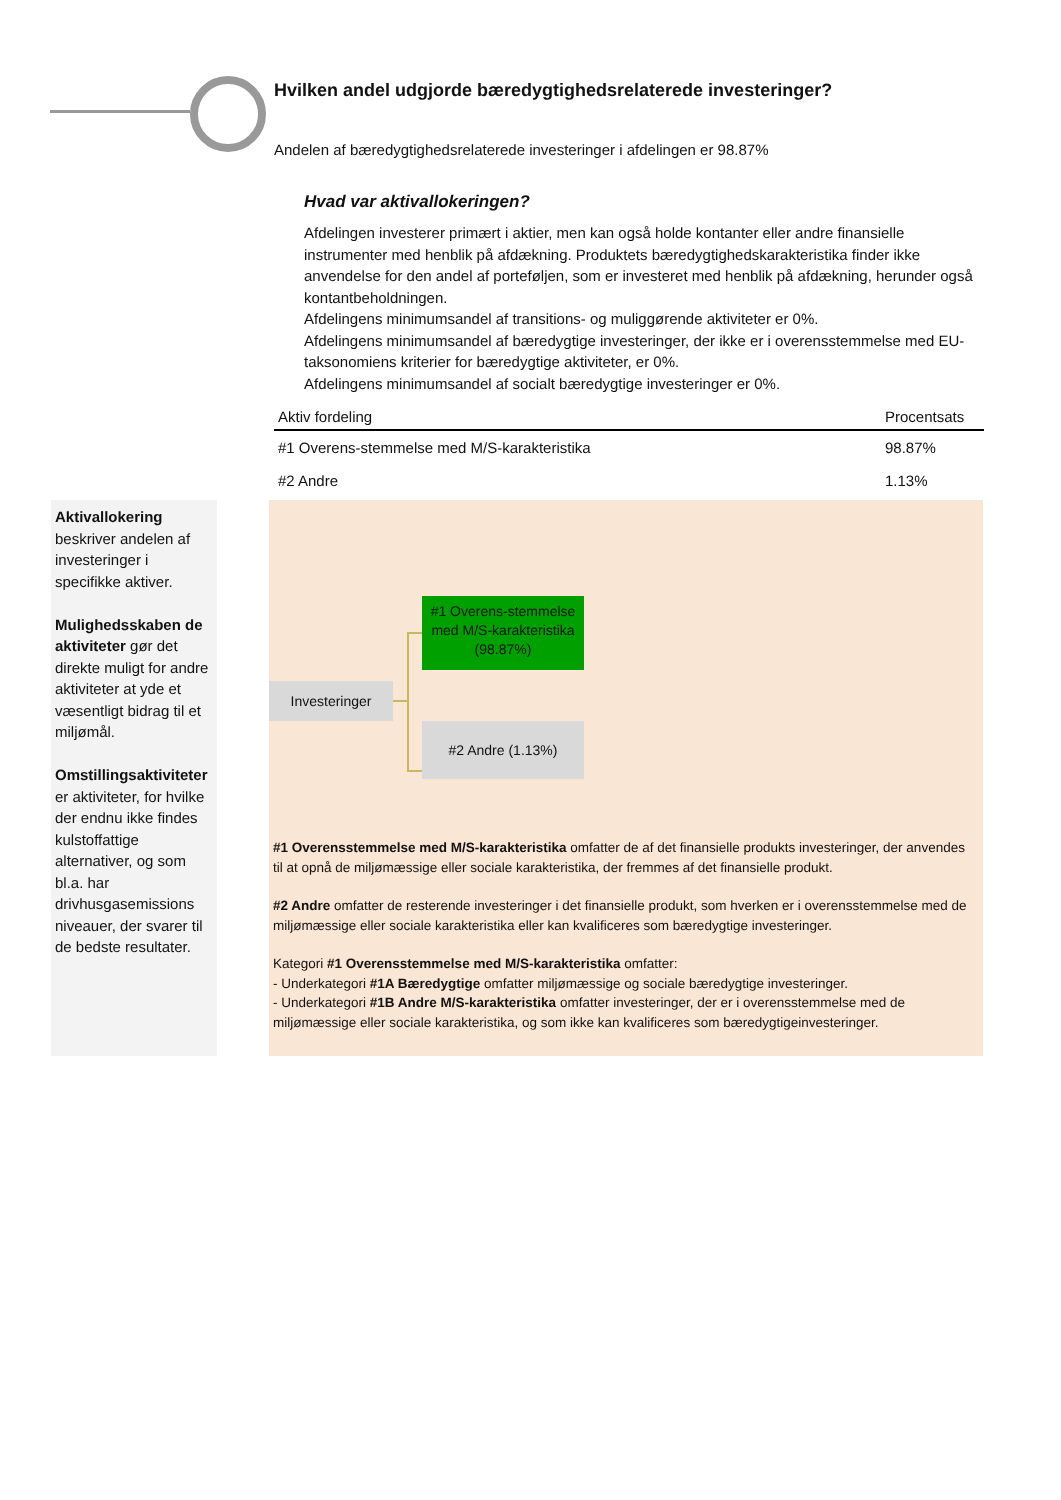Hvilken andel udgjorde bæredygtighedsrelaterede investeringer?
Andelen af bæredygtighedsrelaterede investeringer i afdelingen er 98.87%
Hvad var aktivallokeringen?
Afdelingen investerer primært i aktier, men kan også holde kontanter eller andre finansielle instrumenter med henblik på afdækning. Produktets bæredygtighedskarakteristika finder ikke anvendelse for den andel af porteføljen, som er investeret med henblik på afdækning, herunder også kontantbeholdningen.
Afdelingens minimumsandel af transitions- og muliggørende aktiviteter er 0%.
Afdelingens minimumsandel af bæredygtige investeringer, der ikke er i overensstemmelse med EU-taksonomiens kriterier for bæredygtige aktiviteter, er 0%.
Afdelingens minimumsandel af socialt bæredygtige investeringer er 0%.
| Aktiv fordeling | Procentsats |
| --- | --- |
| #1 Overens-stemmelse med M/S-karakteristika | 98.87% |
| #2 Andre | 1.13% |
Aktivallokering beskriver andelen af investeringer i specifikke aktiver.
Mulighedsskaben de aktiviteter gør det direkte muligt for andre aktiviteter at yde et væsentligt bidrag til et miljømål.
Omstillingsaktiviteter er aktiviteter, for hvilke der endnu ikke findes kulstoffattige alternativer, og som bl.a. har drivhusgasemissions niveauer, der svarer til de bedste resultater.
#1 Overens-stemmelse med M/S-karakteristika (98.87%)
Investeringer
#2 Andre (1.13%)
#1 Overensstemmelse med M/S-karakteristika omfatter de af det finansielle produkts investeringer, der anvendes til at opnå de miljømæssige eller sociale karakteristika, der fremmes af det finansielle produkt.
#2 Andre omfatter de resterende investeringer i det finansielle produkt, som hverken er i overensstemmelse med de miljømæssige eller sociale karakteristika eller kan kvalificeres som bæredygtige investeringer.
Kategori #1 Overensstemmelse med M/S-karakteristika omfatter:
- Underkategori #1A Bæredygtige omfatter miljømæssige og sociale bæredygtige investeringer.
- Underkategori #1B Andre M/S-karakteristika omfatter investeringer, der er i overensstemmelse med de miljømæssige eller sociale karakteristika, og som ikke kan kvalificeres som bæredygtigeinvesteringer.